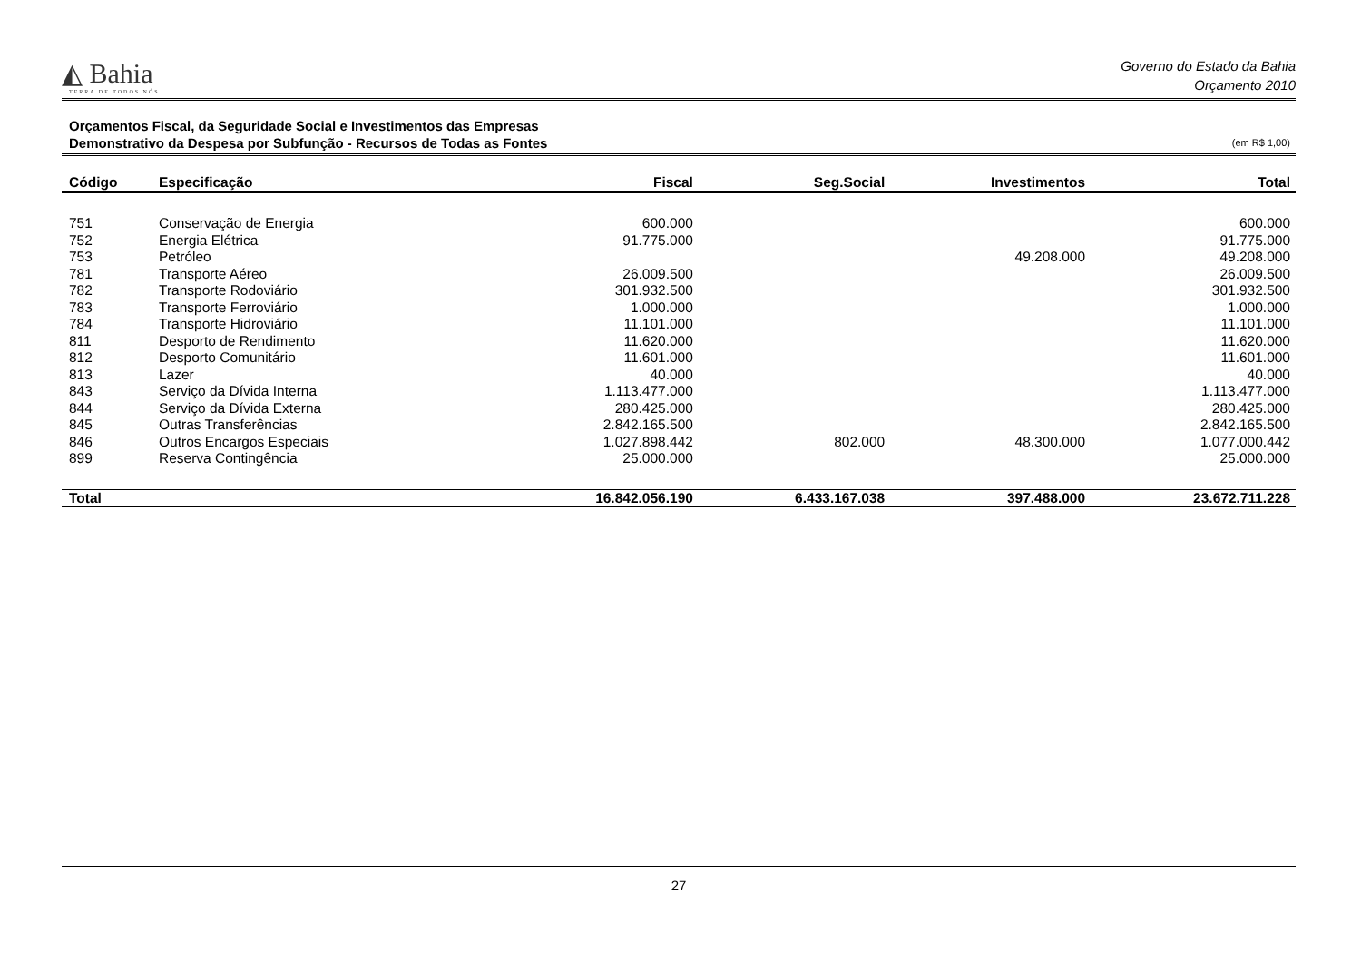◭ Bahia
TERRA DE TODOS NÓS
Governo do Estado da Bahia
Orçamento 2010
Orçamentos Fiscal, da Seguridade Social e Investimentos das Empresas
Demonstrativo da Despesa por Subfunção - Recursos de Todas as Fontes
(em R$ 1,00)
| Código | Especificação | Fiscal | Seg.Social | Investimentos | Total |
| --- | --- | --- | --- | --- | --- |
| 751 | Conservação de Energia | 600.000 | | | 600.000 |
| 752 | Energia Elétrica | 91.775.000 | | | 91.775.000 |
| 753 | Petróleo | | | 49.208.000 | 49.208.000 |
| 781 | Transporte Aéreo | 26.009.500 | | | 26.009.500 |
| 782 | Transporte Rodoviário | 301.932.500 | | | 301.932.500 |
| 783 | Transporte Ferroviário | 1.000.000 | | | 1.000.000 |
| 784 | Transporte Hidroviário | 11.101.000 | | | 11.101.000 |
| 811 | Desporto de Rendimento | 11.620.000 | | | 11.620.000 |
| 812 | Desporto Comunitário | 11.601.000 | | | 11.601.000 |
| 813 | Lazer | 40.000 | | | 40.000 |
| 843 | Serviço da Dívida Interna | 1.113.477.000 | | | 1.113.477.000 |
| 844 | Serviço da Dívida Externa | 280.425.000 | | | 280.425.000 |
| 845 | Outras Transferências | 2.842.165.500 | | | 2.842.165.500 |
| 846 | Outros Encargos Especiais | 1.027.898.442 | 802.000 | 48.300.000 | 1.077.000.442 |
| 899 | Reserva Contingência | 25.000.000 | | | 25.000.000 |
| Total | | 16.842.056.190 | 6.433.167.038 | 397.488.000 | 23.672.711.228 |
27